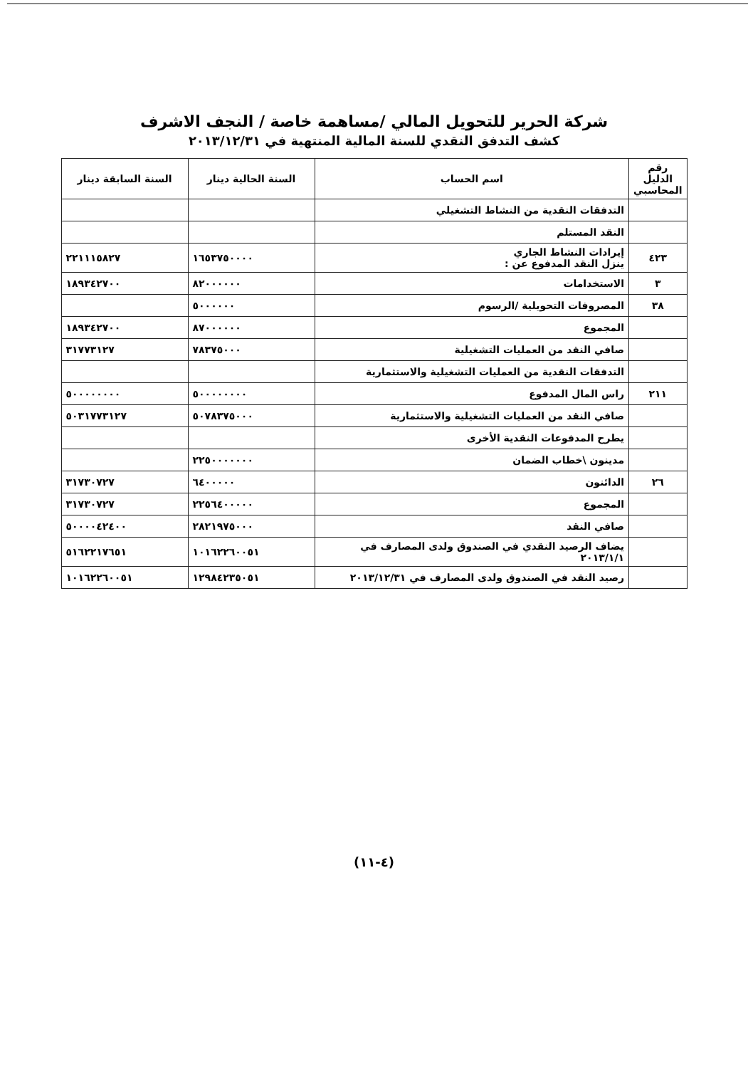شركة الحرير للتحويل المالي /مساهمة خاصة / النجف الاشرف
كشف التدفق النقدي للسنة المالية المنتهية في ٢٠١٣/١٢/٣١
| رقم الدليل المحاسبي | اسم الحساب | السنة الحالية دينار | السنة السابقة دينار |
| --- | --- | --- | --- |
| | التدفقات النقدية من النشاط التشغيلي | | |
| | النقد المستلم | | |
| ٤٢٣ | إيرادات النشاط الجاري ينزل النقد المدفوع عن : | ١٦٥٣٧٥٠٠٠٠ | ٢٢١١١٥٨٢٧ |
| ٣ | الاستخدامات | ٨٢٠٠٠٠٠٠ | ١٨٩٣٤٢٧٠٠ |
| ٣٨ | المصروفات التحويلية /الرسوم | ٥٠٠٠٠٠٠ | |
| | المجموع | ٨٧٠٠٠٠٠٠ | ١٨٩٣٤٢٧٠٠ |
| | صافي النقد من العمليات التشغيلية | ٧٨٣٧٥٠٠٠ | ٣١٧٧٣١٢٧ |
| | التدفقات النقدية من العمليات التشغيلية والاستثمارية | | |
| ٢١١ | راس المال المدفوع | ٥٠٠٠٠٠٠٠٠ | ٥٠٠٠٠٠٠٠٠ |
| | صافي النقد من العمليات التشغيلية والاستثمارية | ٥٠٧٨٣٧٥٠٠٠ | ٥٠٣١٧٧٣١٢٧ |
| | يطرح المدفوعات النقدية الأخرى | | |
| | مدينون \خطاب الضمان | ٢٢٥٠٠٠٠٠٠٠ | |
| ٢٦ | الدائنون | ٦٤٠٠٠٠٠ | ٣١٧٣٠٧٢٧ |
| | المجموع | ٢٢٥٦٤٠٠٠٠٠ | ٣١٧٣٠٧٢٧ |
| | صافي النقد | ٢٨٢١٩٧٥٠٠٠ | ٥٠٠٠٠٤٢٤٠٠ |
| | يضاف الرصيد النقدي في الصندوق ولدى المصارف في ٢٠١٣/١/١ | ١٠١٦٢٢٦٠٠٥١ | ٥١٦٢٢١٧٦٥١ |
| | رصيد النقد في الصندوق ولدى المصارف في ٢٠١٣/١٢/٣١ | ١٢٩٨٤٢٣٥٠٥١ | ١٠١٦٢٢٦٠٠٥١ |
(٤-١١)